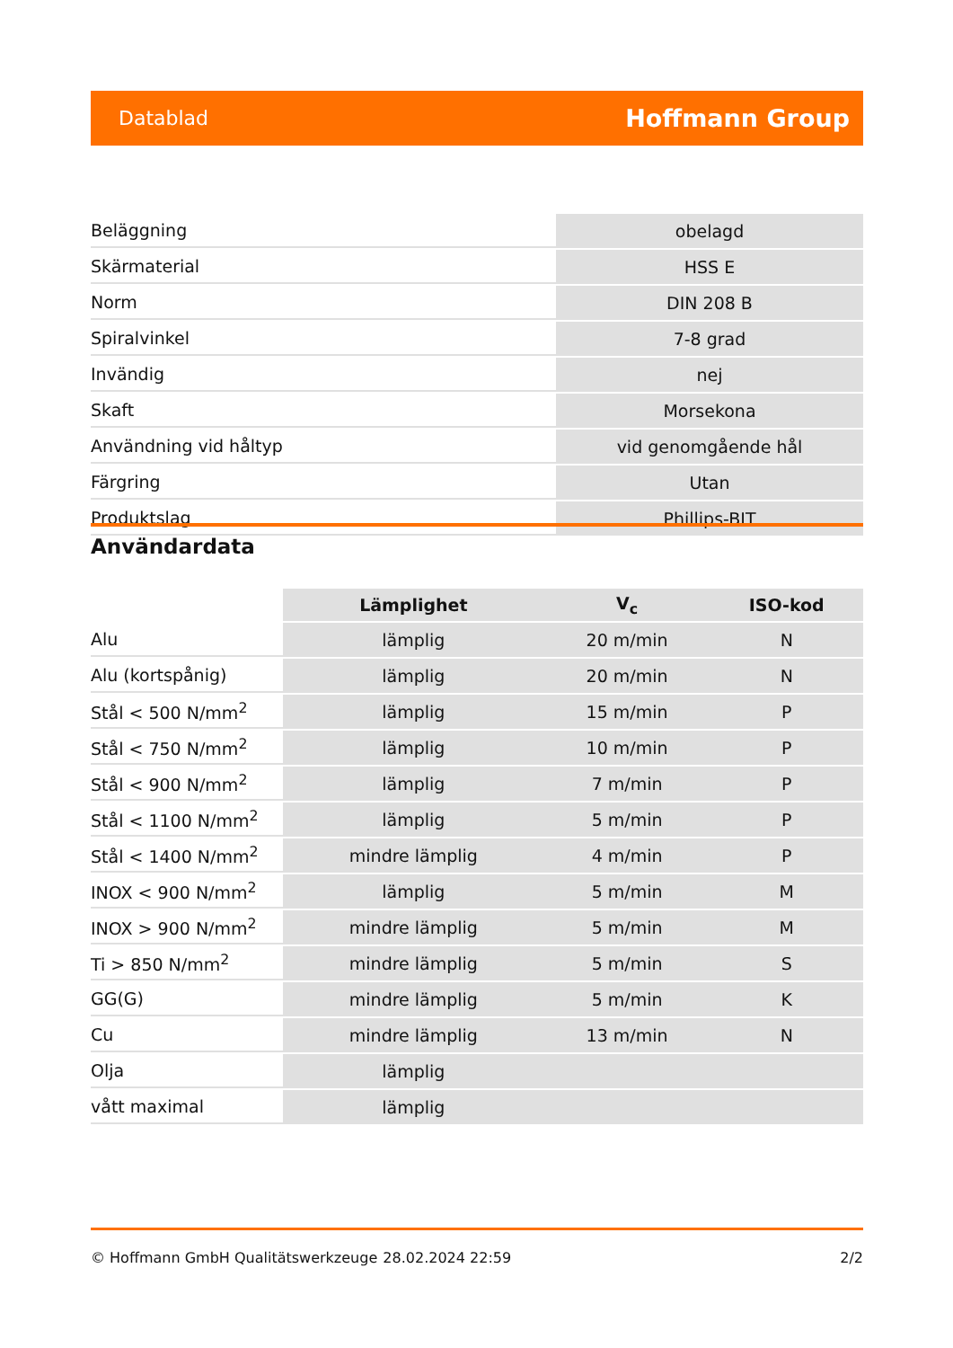Datablad Hoffmann Group
| Beläggning | obelagd |
| Skärmaterial | HSS E |
| Norm | DIN 208 B |
| Spiralvinkel | 7-8 grad |
| Invändig | nej |
| Skaft | Morsekona |
| Användning vid håltyp | vid genomgående hål |
| Färgring | Utan |
| Produktslag | Phillips-BIT |
Användardata
| | Lämplighet | V<sub>c</sub> | ISO-kod |
| --- | --- | --- | --- |
| Alu | lämplig | 20 m/min | N |
| Alu (kortspånig) | lämplig | 20 m/min | N |
| Stål < 500 N/mm<sup>2</sup> | lämplig | 15 m/min | P |
| Stål < 750 N/mm<sup>2</sup> | lämplig | 10 m/min | P |
| Stål < 900 N/mm<sup>2</sup> | lämplig | 7 m/min | P |
| Stål < 1100 N/mm<sup>2</sup> | lämplig | 5 m/min | P |
| Stål < 1400 N/mm<sup>2</sup> | mindre lämplig | 4 m/min | P |
| INOX < 900 N/mm<sup>2</sup> | lämplig | 5 m/min | M |
| INOX > 900 N/mm<sup>2</sup> | mindre lämplig | 5 m/min | M |
| Ti > 850 N/mm<sup>2</sup> | mindre lämplig | 5 m/min | S |
| GG(G) | mindre lämplig | 5 m/min | K |
| Cu | mindre lämplig | 13 m/min | N |
| Olja | lämplig | | |
| vått maximal | lämplig | | |
© Hoffmann GmbH Qualitätswerkzeuge 28.02.2024 22:59 2/2